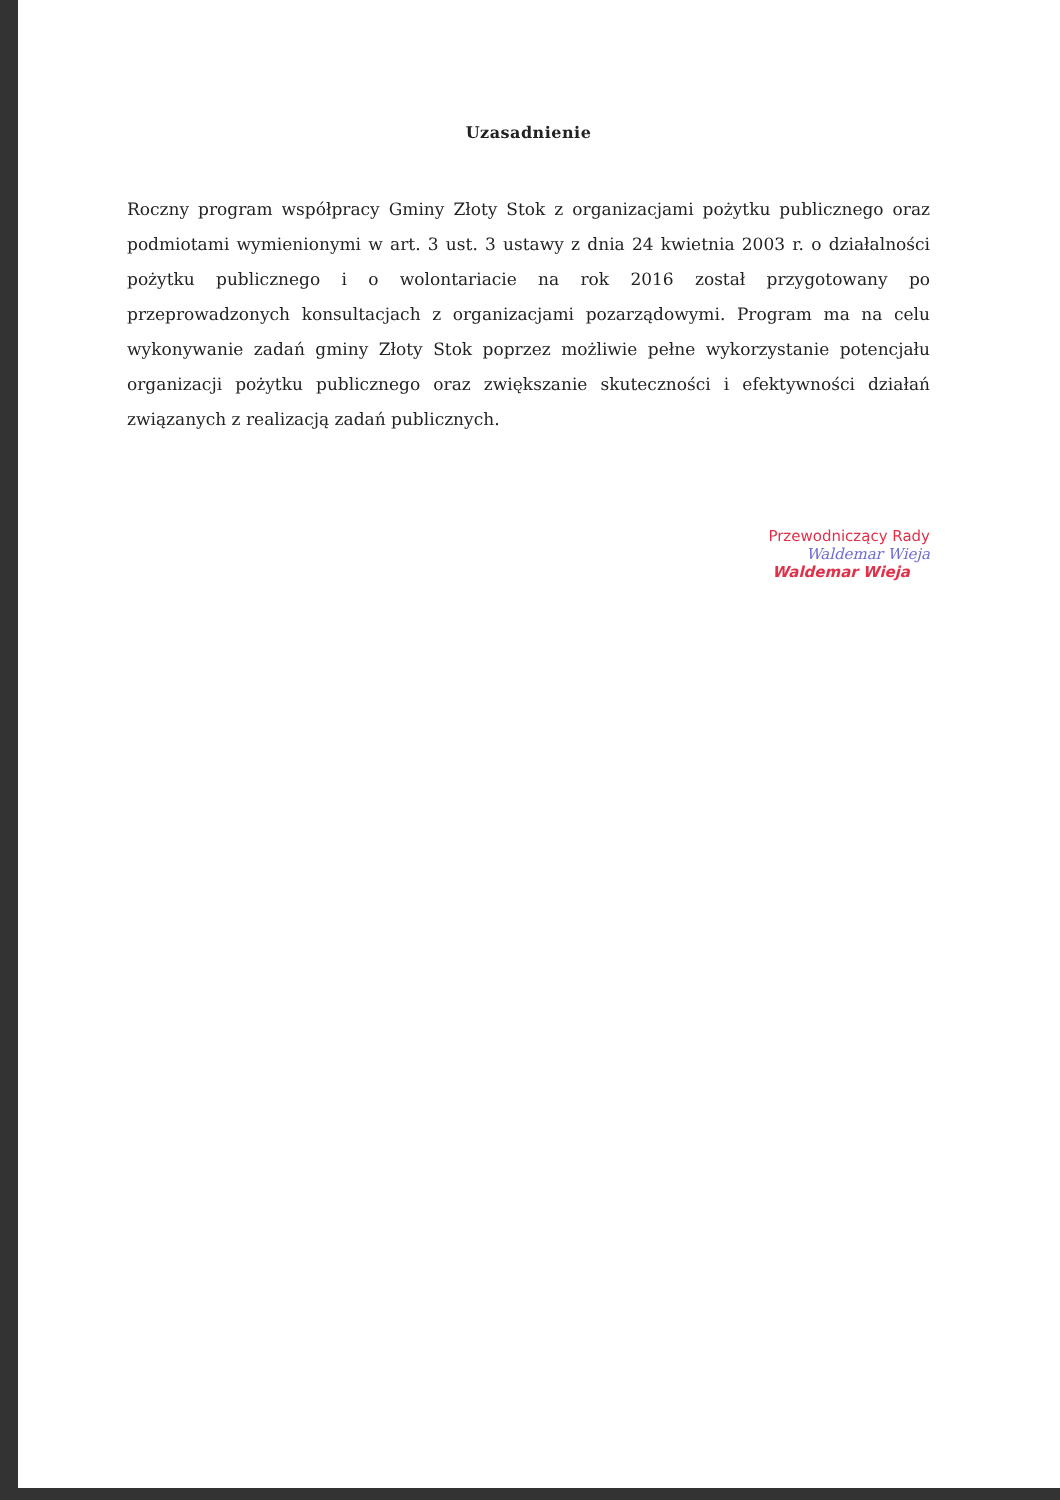Uzasadnienie
Roczny program współpracy Gminy Złoty Stok z organizacjami pożytku publicznego oraz podmiotami wymienionymi w art. 3 ust. 3 ustawy z dnia 24 kwietnia 2003 r. o działalności pożytku publicznego i o wolontariacie na rok 2016 został przygotowany po przeprowadzonych konsultacjach z organizacjami pozarządowymi. Program ma na celu wykonywanie zadań gminy Złoty Stok poprzez możliwie pełne wykorzystanie potencjału organizacji pożytku publicznego oraz zwiększanie skuteczności i efektywności działań związanych z realizacją zadań publicznych.
Przewodniczący Rady
Waldemar Wieja
Waldemar Wieja